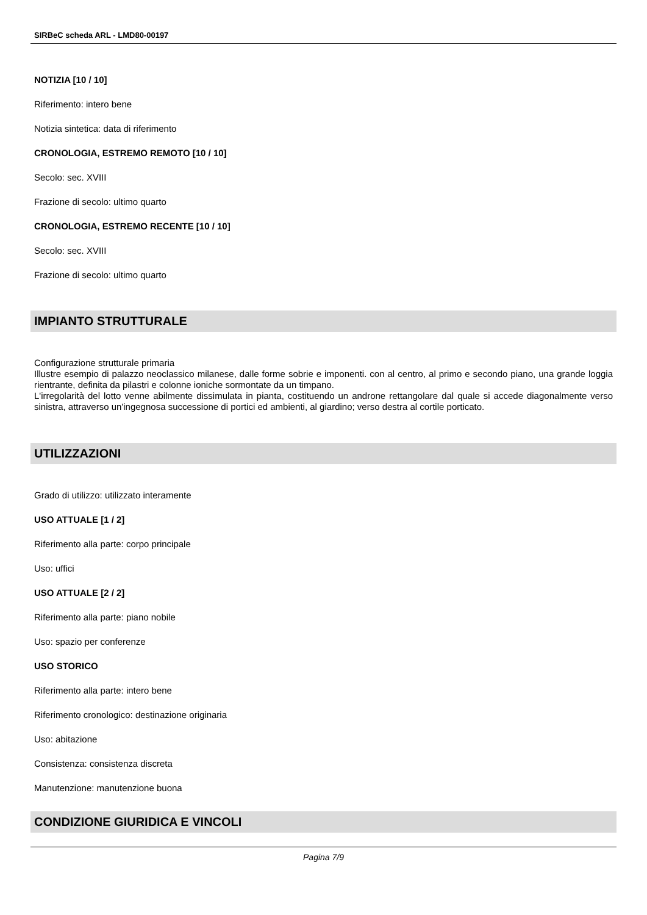SIRBeC scheda ARL - LMD80-00197
NOTIZIA [10 / 10]
Riferimento: intero bene
Notizia sintetica: data di riferimento
CRONOLOGIA, ESTREMO REMOTO [10 / 10]
Secolo: sec. XVIII
Frazione di secolo: ultimo quarto
CRONOLOGIA, ESTREMO RECENTE [10 / 10]
Secolo: sec. XVIII
Frazione di secolo: ultimo quarto
IMPIANTO STRUTTURALE
Configurazione strutturale primaria
Illustre esempio di palazzo neoclassico milanese, dalle forme sobrie e imponenti. con al centro, al primo e secondo piano, una grande loggia rientrante, definita da pilastri e colonne ioniche sormontate da un timpano.
L'irregolarità del lotto venne abilmente dissimulata in pianta, costituendo un androne rettangolare dal quale si accede diagonalmente verso sinistra, attraverso un'ingegnosa successione di portici ed ambienti, al giardino; verso destra al cortile porticato.
UTILIZZAZIONI
Grado di utilizzo: utilizzato interamente
USO ATTUALE [1 / 2]
Riferimento alla parte: corpo principale
Uso: uffici
USO ATTUALE [2 / 2]
Riferimento alla parte: piano nobile
Uso: spazio per conferenze
USO STORICO
Riferimento alla parte: intero bene
Riferimento cronologico: destinazione originaria
Uso: abitazione
Consistenza: consistenza discreta
Manutenzione: manutenzione buona
CONDIZIONE GIURIDICA E VINCOLI
Pagina 7/9